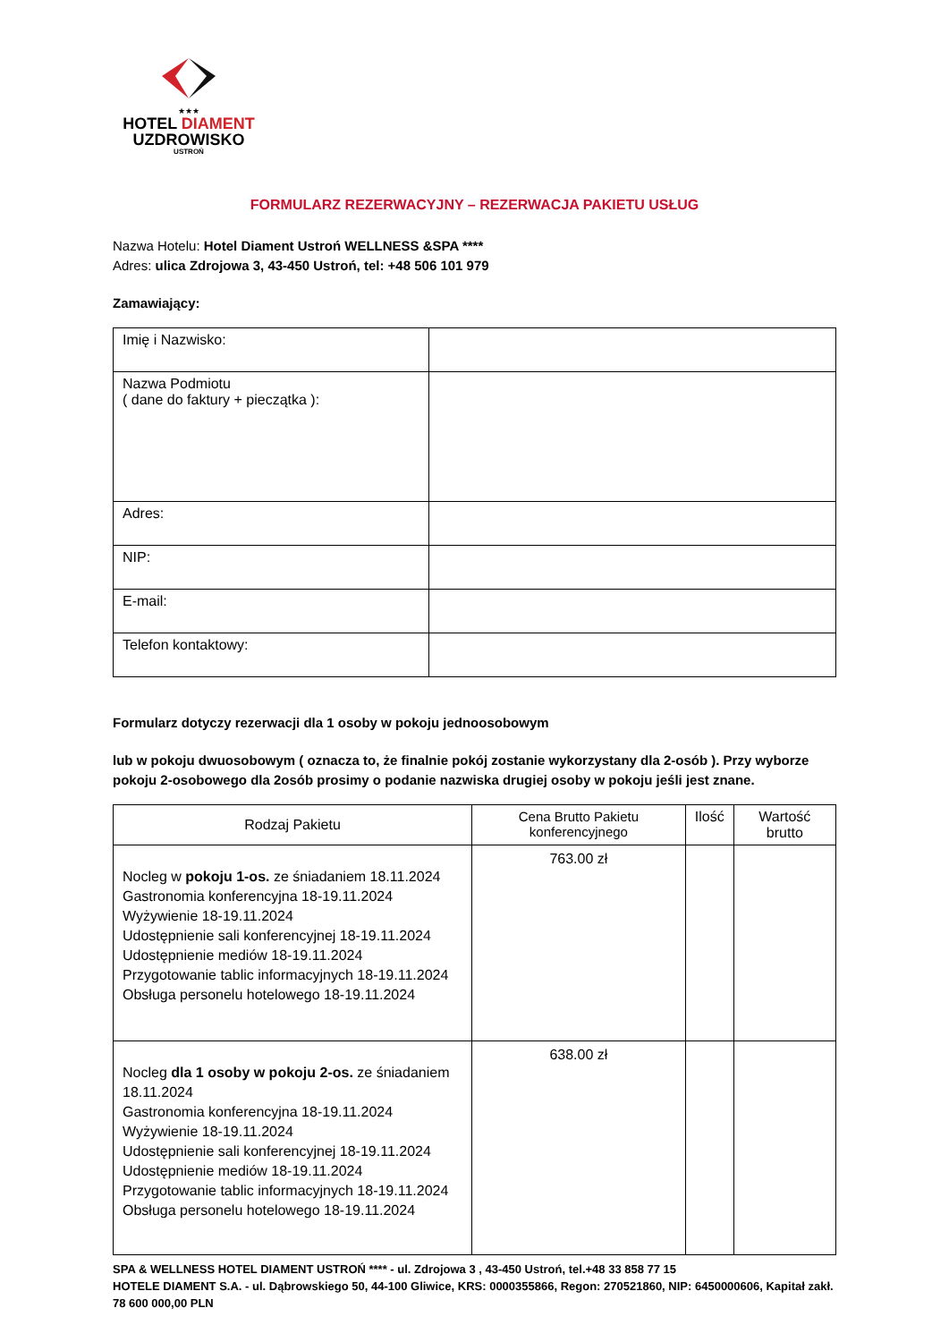★★★
HOTEL DIAMENT
UZDROWISKO
USTROŃ
FORMULARZ REZERWACYJNY – REZERWACJA PAKIETU USŁUG
Nazwa Hotelu: Hotel Diament Ustroń WELLNESS &SPA ****
Adres: ulica Zdrojowa 3, 43-450 Ustroń, tel: +48 506 101 979
Zamawiający:
| Imię i Nazwisko: | |
| Nazwa Podmiotu ( dane do faktury + pieczątka ): | |
| Adres: | |
| NIP: | |
| E-mail: | |
| Telefon kontaktowy: | |
Formularz dotyczy rezerwacji dla 1 osoby w pokoju jednoosobowym
lub w pokoju dwuosobowym ( oznacza to, że finalnie pokój zostanie wykorzystany dla 2-osób ). Przy wyborze pokoju 2-osobowego dla 2osób prosimy o podanie nazwiska drugiej osoby w pokoju jeśli jest znane.
| Rodzaj Pakietu | Cena Brutto Pakietu konferencyjnego | Ilość | Wartość brutto |
| --- | --- | --- | --- |
| Nocleg w pokoju 1-os. ze śniadaniem 18.11.2024 Gastronomia konferencyjna 18-19.11.2024 Wyżywienie 18-19.11.2024 Udostępnienie sali konferencyjnej 18-19.11.2024 Udostępnienie mediów 18-19.11.2024 Przygotowanie tablic informacyjnych 18-19.11.2024 Obsługa personelu hotelowego 18-19.11.2024 | 763.00 zł | | |
| Nocleg dla 1 osoby w pokoju 2-os. ze śniadaniem 18.11.2024 Gastronomia konferencyjna 18-19.11.2024 Wyżywienie 18-19.11.2024 Udostępnienie sali konferencyjnej 18-19.11.2024 Udostępnienie mediów 18-19.11.2024 Przygotowanie tablic informacyjnych 18-19.11.2024 Obsługa personelu hotelowego 18-19.11.2024 | 638.00 zł | | |
SPA & WELLNESS HOTEL DIAMENT USTROŃ **** - ul. Zdrojowa 3 , 43-450 Ustroń, tel.+48 33 858 77 15
HOTELE DIAMENT S.A. - ul. Dąbrowskiego 50, 44-100 Gliwice, KRS: 0000355866, Regon: 270521860, NIP: 6450000606, Kapitał zakł. 78 600 000,00 PLN